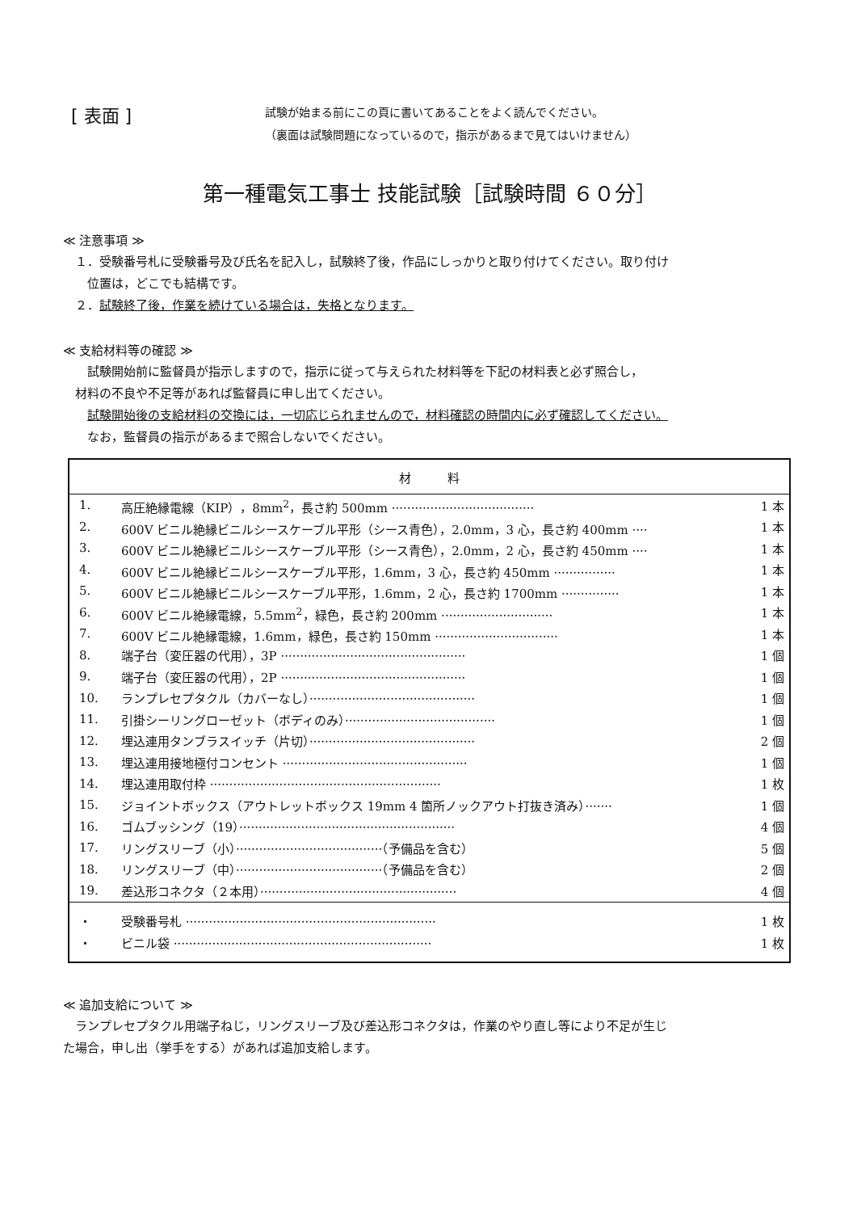[ 表面 ]
試験が始まる前にこの頁に書いてあることをよく読んでください。
（裏面は試験問題になっているので，指示があるまで見てはいけません）
第一種電気工事士 技能試験［試験時間 ６０分］
≪ 注意事項 ≫
　１．受験番号札に受験番号及び氏名を記入し，試験終了後，作品にしっかりと取り付けてください。取り付け
　　位置は，どこでも結構です。
　２．試験終了後，作業を続けている場合は，失格となります。
≪ 支給材料等の確認 ≫
　　試験開始前に監督員が指示しますので，指示に従って与えられた材料等を下記の材料表と必ず照合し，
　材料の不良や不足等があれば監督員に申し出てください。
　　試験開始後の支給材料の交換には，一切応じられませんので，材料確認の時間内に必ず確認してください。
　　なお，監督員の指示があるまで照合しないでください。
| 材 料 | | |
| --- | --- | --- |
| 1. | 高圧絶縁電線（KIP），8mm<sup>2</sup>，長さ約 500mm ····································· | 1 本 |
| 2. | 600V ビニル絶縁ビニルシースケーブル平形（シース青色），2.0mm，3 心，長さ約 400mm ···· | 1 本 |
| 3. | 600V ビニル絶縁ビニルシースケーブル平形（シース青色），2.0mm，2 心，長さ約 450mm ···· | 1 本 |
| 4. | 600V ビニル絶縁ビニルシースケーブル平形，1.6mm，3 心，長さ約 450mm ················ | 1 本 |
| 5. | 600V ビニル絶縁ビニルシースケーブル平形，1.6mm，2 心，長さ約 1700mm ··············· | 1 本 |
| 6. | 600V ビニル絶縁電線，5.5mm<sup>2</sup>，緑色，長さ約 200mm ····························· | 1 本 |
| 7. | 600V ビニル絶縁電線，1.6mm，緑色，長さ約 150mm ································ | 1 本 |
| 8. | 端子台（変圧器の代用），3P ················································ | 1 個 |
| 9. | 端子台（変圧器の代用），2P ················································ | 1 個 |
| 10. | ランプレセプタクル（カバーなし）··········································· | 1 個 |
| 11. | 引掛シーリングローゼット（ボディのみ）······································· | 1 個 |
| 12. | 埋込連用タンブラスイッチ（片切）··········································· | 2 個 |
| 13. | 埋込連用接地極付コンセント ················································ | 1 個 |
| 14. | 埋込連用取付枠 ···························································· | 1 枚 |
| 15. | ジョイントボックス（アウトレットボックス 19mm 4 箇所ノックアウト打抜き済み）······· | 1 個 |
| 16. | ゴムブッシング（19）························································ | 4 個 |
| 17. | リングスリーブ（小）······································（予備品を含む） | 5 個 |
| 18. | リングスリーブ（中）······································（予備品を含む） | 2 個 |
| 19. | 差込形コネクタ（２本用）··················································· | 4 個 |
| ・ | 受験番号札 ································································· | 1 枚 |
| ・ | ビニル袋 ··································································· | 1 枚 |
≪ 追加支給について ≫
　ランプレセプタクル用端子ねじ，リングスリーブ及び差込形コネクタは，作業のやり直し等により不足が生じ
た場合，申し出（挙手をする）があれば追加支給します。